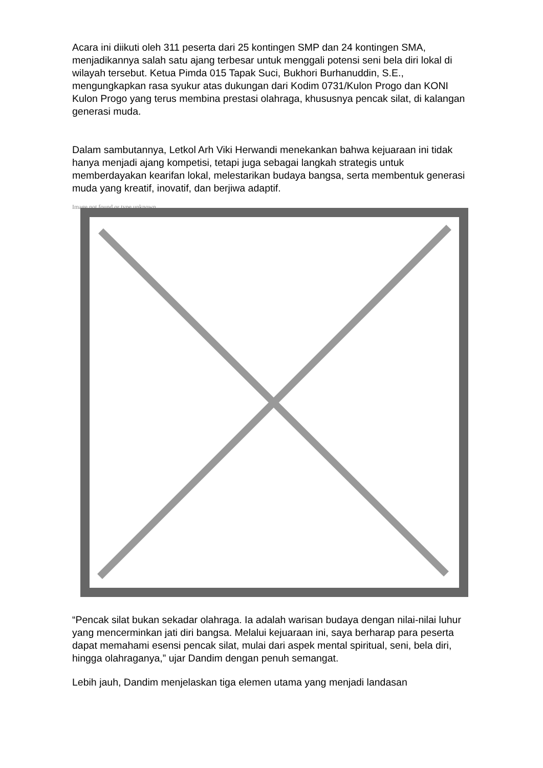Acara ini diikuti oleh 311 peserta dari 25 kontingen SMP dan 24 kontingen SMA, menjadikannya salah satu ajang terbesar untuk menggali potensi seni bela diri lokal di wilayah tersebut. Ketua Pimda 015 Tapak Suci, Bukhori Burhanuddin, S.E., mengungkapkan rasa syukur atas dukungan dari Kodim 0731/Kulon Progo dan KONI Kulon Progo yang terus membina prestasi olahraga, khususnya pencak silat, di kalangan generasi muda.
Dalam sambutannya, Letkol Arh Viki Herwandi menekankan bahwa kejuaraan ini tidak hanya menjadi ajang kompetisi, tetapi juga sebagai langkah strategis untuk memberdayakan kearifan lokal, melestarikan budaya bangsa, serta membentuk generasi muda yang kreatif, inovatif, dan berjiwa adaptif.
Image not found or type unknown
“Pencak silat bukan sekadar olahraga. Ia adalah warisan budaya dengan nilai-nilai luhur yang mencerminkan jati diri bangsa. Melalui kejuaraan ini, saya berharap para peserta dapat memahami esensi pencak silat, mulai dari aspek mental spiritual, seni, bela diri, hingga olahraganya,” ujar Dandim dengan penuh semangat.
Lebih jauh, Dandim menjelaskan tiga elemen utama yang menjadi landasan